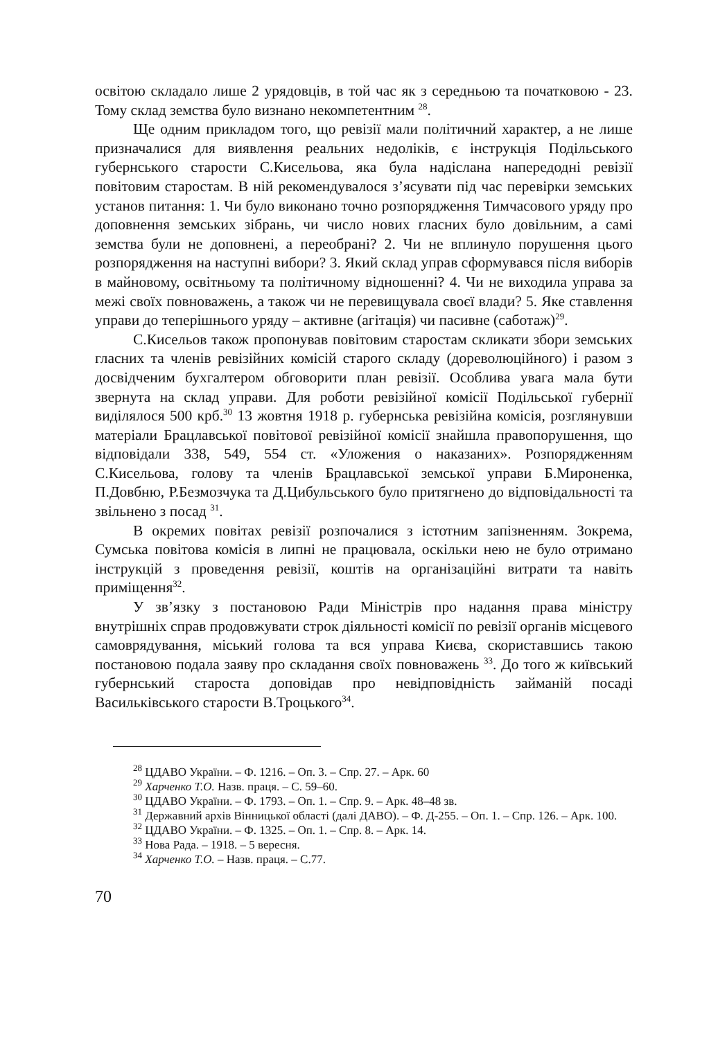освітою складало лише 2 урядовців, в той час як з середньою та початковою - 23. Тому склад земства було визнано некомпетентним <sup>28</sup>.
Ще одним прикладом того, що ревізії мали політичний характер, а не лише призначалися для виявлення реальних недоліків, є інструкція Подільського губернського старости С.Кисельова, яка була надіслана напередодні ревізії повітовим старостам. В ній рекомендувалося з’ясувати під час перевірки земських установ питання: 1. Чи було виконано точно розпорядження Тимчасового уряду про доповнення земських зібрань, чи число нових гласних було довільним, а самі земства були не доповнені, а переобрані? 2. Чи не вплинуло порушення цього розпорядження на наступні вибори? 3. Який склад управ сформувався після виборів в майновому, освітньому та політичному відношенні? 4. Чи не виходила управа за межі своїх повноважень, а також чи не перевищувала своєї влади? 5. Яке ставлення управи до теперішнього уряду – активне (агітація) чи пасивне (саботаж)<sup>29</sup>.
С.Кисельов також пропонував повітовим старостам скликати збори земських гласних та членів ревізійних комісій старого складу (дореволюційного) і разом з досвідченим бухгалтером обговорити план ревізії. Особлива увага мала бути звернута на склад управи. Для роботи ревізійної комісії Подільської губернії виділялося 500 крб.<sup>30</sup> 13 жовтня 1918 р. губернська ревізійна комісія, розглянувши матеріали Брацлавської повітової ревізійної комісії знайшла правопорушення, що відповідали 338, 549, 554 ст. «Уложения о наказаних». Розпорядженням С.Кисельова, голову та членів Брацлавської земської управи Б.Мироненка, П.Довбню, Р.Безмозчука та Д.Цибульського було притягнено до відповідальності та звільнено з посад <sup>31</sup>.
В окремих повітах ревізії розпочалися з істотним запізненням. Зокрема, Сумська повітова комісія в липні не працювала, оскільки нею не було отримано інструкцій з проведення ревізії, коштів на організаційні витрати та навіть приміщення<sup>32</sup>.
У зв’язку з постановою Ради Міністрів про надання права міністру внутрішніх справ продовжувати строк діяльності комісії по ревізії органів місцевого самоврядування, міський голова та вся управа Києва, скориставшись такою постановою подала заяву про складання своїх повноважень <sup>33</sup>. До того ж київський губернський староста доповідав про невідповідність займаній посаді Васильківського старости В.Троцького<sup>34</sup>.
<sup>28</sup> ЦДАВО України. – Ф. 1216. – Оп. 3. – Спр. 27. – Арк. 60
<sup>29</sup> Харченко Т.О. Назв. праця. – С. 59–60.
<sup>30</sup> ЦДАВО України. – Ф. 1793. – Оп. 1. – Спр. 9. – Арк. 48–48 зв.
<sup>31</sup> Державний архів Вінницької області (далі ДАВО). – Ф. Д-255. – Оп. 1. – Спр. 126. – Арк. 100.
<sup>32</sup> ЦДАВО України. – Ф. 1325. – Оп. 1. – Спр. 8. – Арк. 14.
<sup>33</sup> Нова Рада. – 1918. – 5 вересня.
<sup>34</sup> Харченко Т.О. – Назв. праця. – С.77.
70